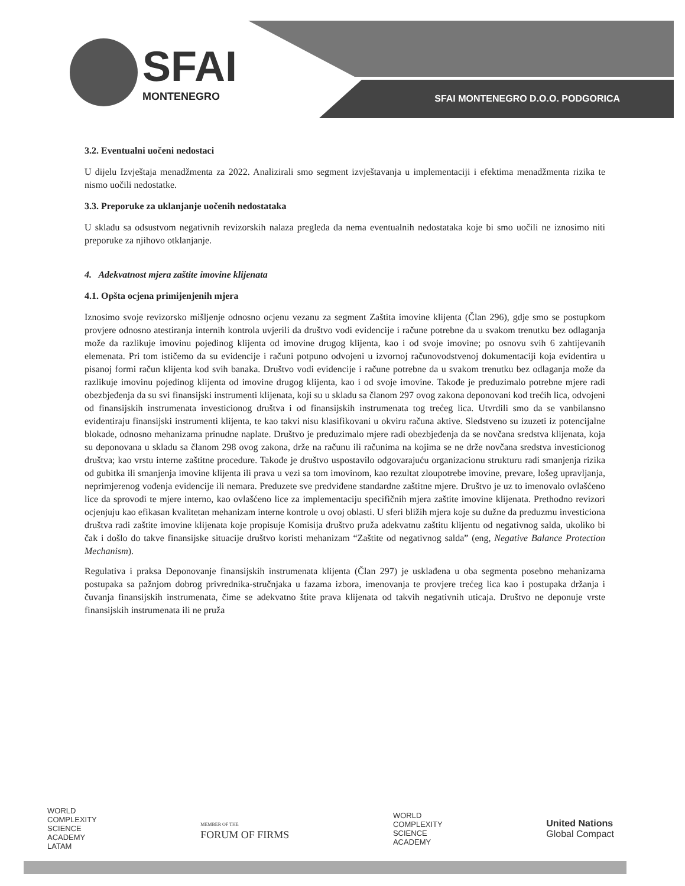SFAI
MONTENEGRO
SFAI MONTENEGRO D.O.O. PODGORICA
3.2. Eventualni uočeni nedostaci
U dijelu Izvještaja menadžmenta za 2022. Analizirali smo segment izvještavanja u implementaciji i efektima menadžmenta rizika te nismo uočili nedostatke.
3.3. Preporuke za uklanjanje uočenih nedostataka
U skladu sa odsustvom negativnih revizorskih nalaza pregleda da nema eventualnih nedostataka koje bi smo uočili ne iznosimo niti preporuke za njihovo otklanjanje.
4. Adekvatnost mjera zaštite imovine klijenata
4.1. Opšta ocjena primijenjenih mjera
Iznosimo svoje revizorsko mišljenje odnosno ocjenu vezanu za segment Zaštita imovine klijenta (Član 296), gdje smo se postupkom provjere odnosno atestiranja internih kontrola uvjerili da društvo vodi evidencije i račune potrebne da u svakom trenutku bez odlaganja može da razlikuje imovinu pojedinog klijenta od imovine drugog klijenta, kao i od svoje imovine; po osnovu svih 6 zahtijevanih elemenata. Pri tom ističemo da su evidencije i računi potpuno odvojeni u izvornoj računovodstvenoj dokumentaciji koja evidentira u pisanoj formi račun klijenta kod svih banaka. Društvo vodi evidencije i račune potrebne da u svakom trenutku bez odlaganja može da razlikuje imovinu pojedinog klijenta od imovine drugog klijenta, kao i od svoje imovine. Takođe je preduzimalo potrebne mjere radi obezbjeđenja da su svi finansijski instrumenti klijenata, koji su u skladu sa članom 297 ovog zakona deponovani kod trećih lica, odvojeni od finansijskih instrumenata investicionog društva i od finansijskih instrumenata tog trećeg lica. Utvrdili smo da se vanbilansno evidentiraju finansijski instrumenti klijenta, te kao takvi nisu klasifikovani u okviru računa aktive. Sledstveno su izuzeti iz potencijalne blokade, odnosno mehanizama prinudne naplate. Društvo je preduzimalo mjere radi obezbjeđenja da se novčana sredstva klijenata, koja su deponovana u skladu sa članom 298 ovog zakona, drže na računu ili računima na kojima se ne drže novčana sredstva investicionog društva; kao vrstu interne zaštitne procedure. Takođe je društvo uspostavilo odgovarajuću organizacionu strukturu radi smanjenja rizika od gubitka ili smanjenja imovine klijenta ili prava u vezi sa tom imovinom, kao rezultat zloupotrebe imovine, prevare, lošeg upravljanja, neprimjerenog vođenja evidencije ili nemara. Preduzete sve predviđene standardne zaštitne mjere. Društvo je uz to imenovalo ovlašćeno lice da sprovodi te mjere interno, kao ovlašćeno lice za implementaciju specifičnih mjera zaštite imovine klijenata. Prethodno revizori ocjenjuju kao efikasan kvalitetan mehanizam interne kontrole u ovoj oblasti. U sferi bližih mjera koje su dužne da preduzmu investiciona društva radi zaštite imovine klijenata koje propisuje Komisija društvo pruža adekvatnu zaštitu klijentu od negativnog salda, ukoliko bi čak i došlo do takve finansijske situacije društvo koristi mehanizam “Zaštite od negativnog salda” (eng, Negative Balance Protection Mechanism).
Regulativa i praksa Deponovanje finansijskih instrumenata klijenta (Član 297) je usklađena u oba segmenta posebno mehanizama postupaka sa pažnjom dobrog privrednika-stručnjaka u fazama izbora, imenovanja te provjere trećeg lica kao i postupaka držanja i čuvanja finansijskih instrumenata, čime se adekvatno štite prava klijenata od takvih negativnih uticaja. Društvo ne deponuje vrste finansijskih instrumenata ili ne pruža
WORLD
COMPLEXITY
SCIENCE
ACADEMY
LATAM
MEMBER OF THE
FORUM OF FIRMS
WORLD
COMPLEXITY
SCIENCE
ACADEMY
United Nations
Global Compact